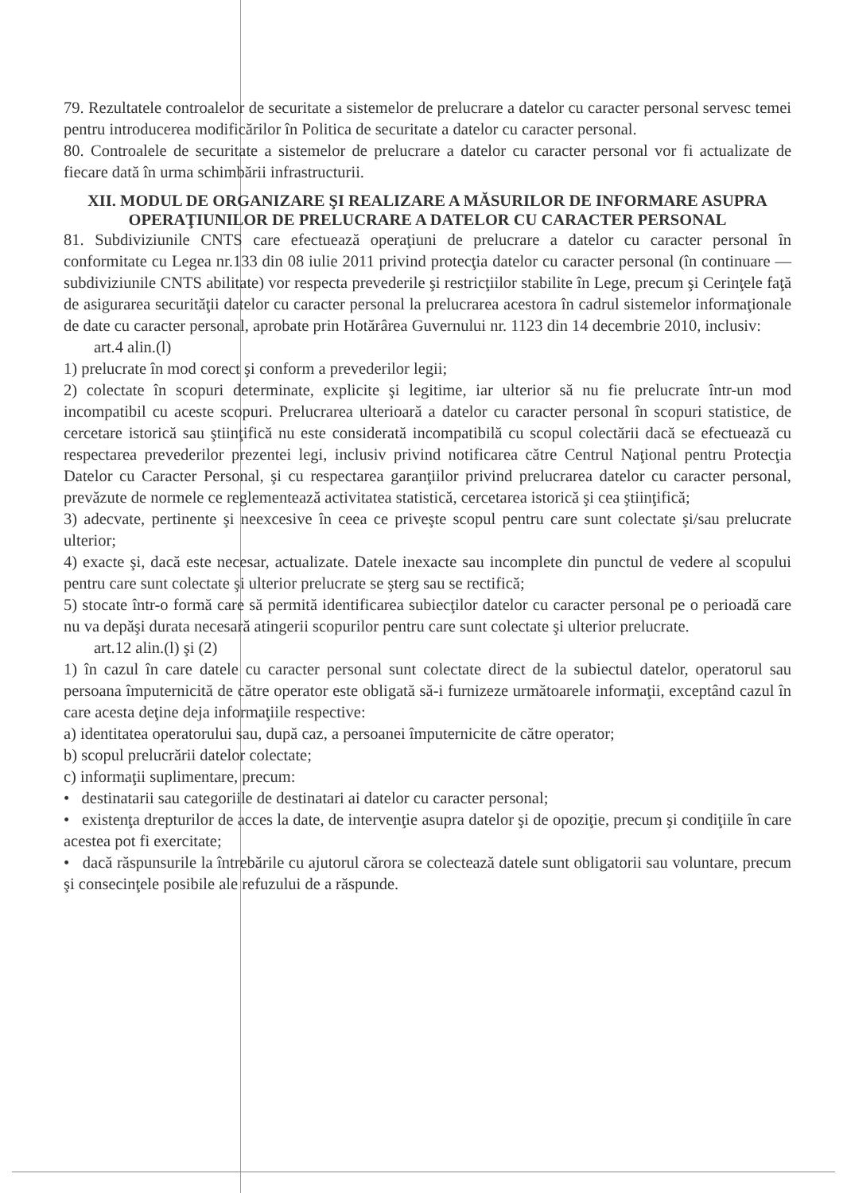79. Rezultatele controalelor de securitate a sistemelor de prelucrare a datelor cu caracter personal servesc temei pentru introducerea modificărilor în Politica de securitate a datelor cu caracter personal.
80. Controalele de securitate a sistemelor de prelucrare a datelor cu caracter personal vor fi actualizate de fiecare dată în urma schimbării infrastructurii.
XII. MODUL DE ORGANIZARE ŞI REALIZARE A MĂSURILOR DE INFORMARE ASUPRA OPERAŢIUNILOR DE PRELUCRARE A DATELOR CU CARACTER PERSONAL
81. Subdiviziunile CNTS care efectuează operaţiuni de prelucrare a datelor cu caracter personal în conformitate cu Legea nr.133 din 08 iulie 2011 privind protecţia datelor cu caracter personal (în continuare — subdiviziunile CNTS abilitate) vor respecta prevederile şi restricţiilor stabilite în Lege, precum şi Cerinţele faţă de asigurarea securităţii datelor cu caracter personal la prelucrarea acestora în cadrul sistemelor informaţionale de date cu caracter personal, aprobate prin Hotărârea Guvernului nr. 1123 din 14 decembrie 2010, inclusiv:
art.4 alin.(l)
1) prelucrate în mod corect şi conform a prevederilor legii;
2) colectate în scopuri determinate, explicite şi legitime, iar ulterior să nu fie prelucrate într-un mod incompatibil cu aceste scopuri. Prelucrarea ulterioară a datelor cu caracter personal în scopuri statistice, de cercetare istorică sau ştiinţifică nu este considerată incompatibilă cu scopul colectării dacă se efectuează cu respectarea prevederilor prezentei legi, inclusiv privind notificarea către Centrul Naţional pentru Protecţia Datelor cu Caracter Personal, şi cu respectarea garanţiilor privind prelucrarea datelor cu caracter personal, prevăzute de normele ce reglementează activitatea statistică, cercetarea istorică şi cea ştiinţifică;
3) adecvate, pertinente şi neexcesive în ceea ce priveşte scopul pentru care sunt colectate şi/sau prelucrate ulterior;
4) exacte şi, dacă este necesar, actualizate. Datele inexacte sau incomplete din punctul de vedere al scopului pentru care sunt colectate şi ulterior prelucrate se şterg sau se rectifică;
5) stocate într-o formă care să permită identificarea subiecţilor datelor cu caracter personal pe o perioadă care nu va depăşi durata necesară atingerii scopurilor pentru care sunt colectate şi ulterior prelucrate.
art.12 alin.(l) şi (2)
1) în cazul în care datele cu caracter personal sunt colectate direct de la subiectul datelor, operatorul sau persoana împuternicită de către operator este obligată să-i furnizeze următoarele informaţii, exceptând cazul în care acesta deţine deja informaţiile respective:
a) identitatea operatorului sau, după caz, a persoanei împuternicite de către operator;
b) scopul prelucrării datelor colectate;
c) informaţii suplimentare, precum:
• destinatarii sau categoriile de destinatari ai datelor cu caracter personal;
• existenţa drepturilor de acces la date, de intervenţie asupra datelor şi de opoziţie, precum şi condiţiile în care acestea pot fi exercitate;
• dacă răspunsurile la întrebările cu ajutorul cărora se colectează datele sunt obligatorii sau voluntare, precum şi consecinţele posibile ale refuzului de a răspunde.